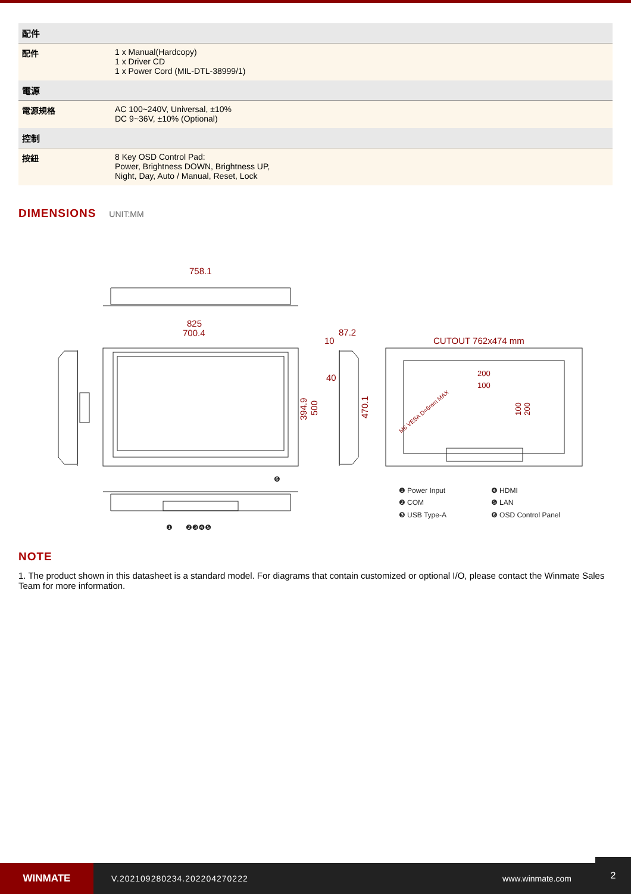| 配件 | |
| --- | --- |
| 配件 | 1 x Manual(Hardcopy) 1 x Driver CD 1 x Power Cord (MIL-DTL-38999/1) |
| 電源 | |
| 電源規格 | AC 100~240V, Universal, ±10% DC 9~36V, ±10% (Optional) |
| 控制 | |
| 按鈕 | 8 Key OSD Control Pad: Power, Brightness DOWN, Brightness UP, Night, Day, Auto / Manual, Reset, Lock |
DIMENSIONS
UNIT:MM
758.1
825
700.4
10
87.2
40
CUTOUT 762x474 mm
200
100
394.9
500
470.1
100
200
M6 VESA D=6mm MAX
❶ Power Input
❹ HDMI
❷ COM
❺ LAN
❸ USB Type-A
❻ OSD Control Panel
❶
❷❸❹❺
❻
NOTE
1. The product shown in this datasheet is a standard model. For diagrams that contain customized or optional I/O, please contact the Winmate Sales Team for more information.
WINMATE
V.202109280234.202204270222 www.winmate.com
2